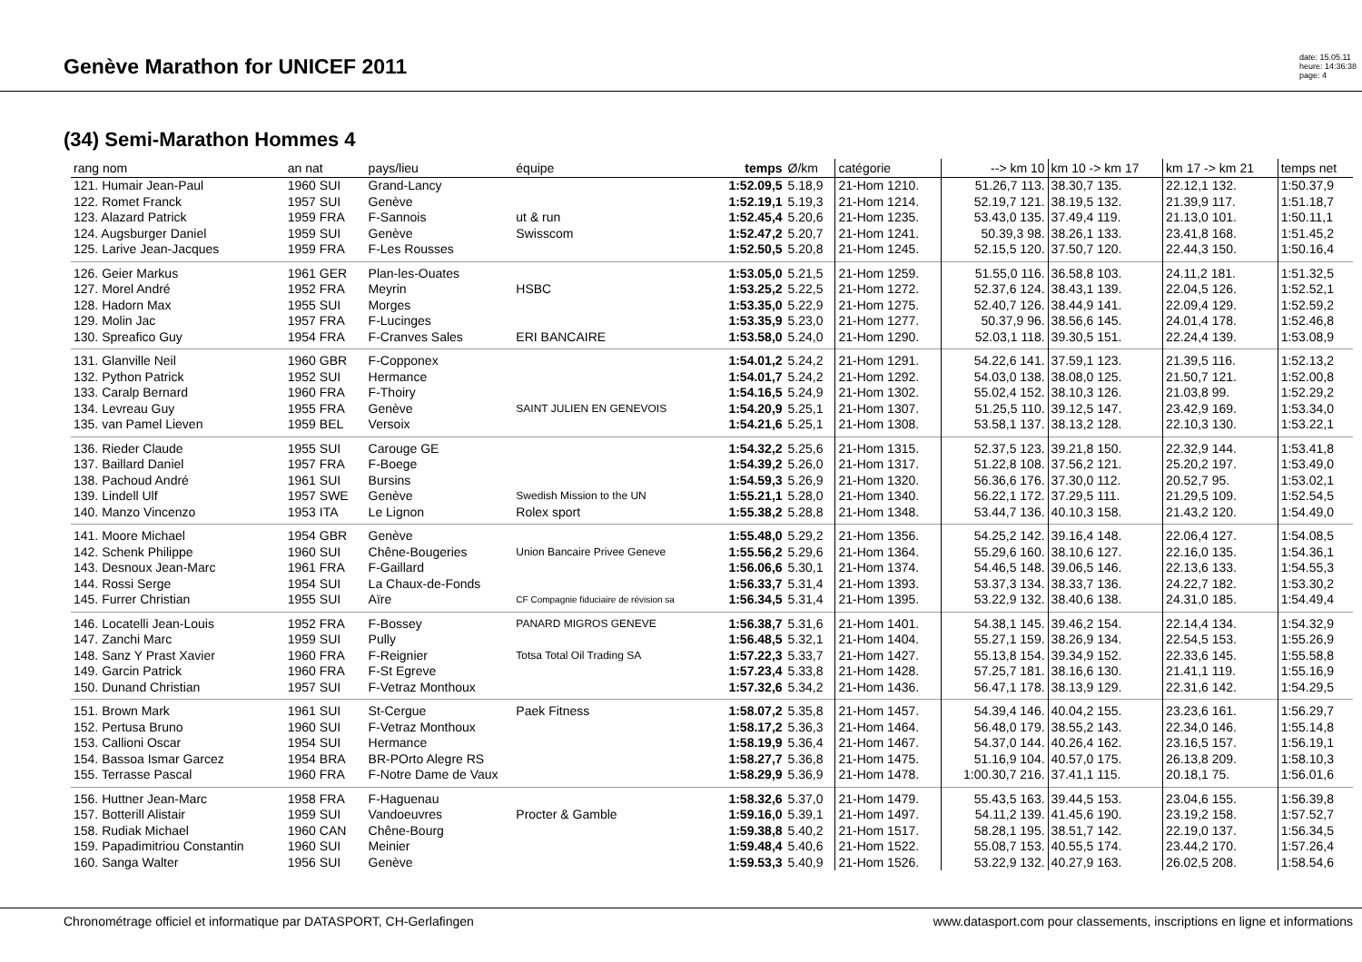Genève Marathon for UNICEF 2011
date: 15.05.11
heure: 14:36:38
page: 4
(34) Semi-Marathon Hommes 4
| rang nom | an nat | pays/lieu | équipe | temps | Ø/km | catégorie | --> km 10 | km 10 -> km 17 | km 17 -> km 21 | temps net |
| --- | --- | --- | --- | --- | --- | --- | --- | --- | --- | --- |
| 121. Humair Jean-Paul | 1960 SUI | Grand-Lancy | | 1:52.09,5 | 5.18,9 | 21-Hom 1210. | 51.26,7 113. | 38.30,7 135. | 22.12,1 132. | 1:50.37,9 |
| 122. Romet Franck | 1957 SUI | Genève | | 1:52.19,1 | 5.19,3 | 21-Hom 1214. | 52.19,7 121. | 38.19,5 132. | 21.39,9 117. | 1:51.18,7 |
| 123. Alazard Patrick | 1959 FRA | F-Sannois | ut & run | 1:52.45,4 | 5.20,6 | 21-Hom 1235. | 53.43,0 135. | 37.49,4 119. | 21.13,0 101. | 1:50.11,1 |
| 124. Augsburger Daniel | 1959 SUI | Genève | Swisscom | 1:52.47,2 | 5.20,7 | 21-Hom 1241. | 50.39,3 98. | 38.26,1 133. | 23.41,8 168. | 1:51.45,2 |
| 125. Larive Jean-Jacques | 1959 FRA | F-Les Rousses | | 1:52.50,5 | 5.20,8 | 21-Hom 1245. | 52.15,5 120. | 37.50,7 120. | 22.44,3 150. | 1:50.16,4 |
| 126. Geier Markus | 1961 GER | Plan-les-Ouates | | 1:53.05,0 | 5.21,5 | 21-Hom 1259. | 51.55,0 116. | 36.58,8 103. | 24.11,2 181. | 1:51.32,5 |
| 127. Morel André | 1952 FRA | Meyrin | HSBC | 1:53.25,2 | 5.22,5 | 21-Hom 1272. | 52.37,6 124. | 38.43,1 139. | 22.04,5 126. | 1:52.52,1 |
| 128. Hadorn Max | 1955 SUI | Morges | | 1:53.35,0 | 5.22,9 | 21-Hom 1275. | 52.40,7 126. | 38.44,9 141. | 22.09,4 129. | 1:52.59,2 |
| 129. Molin Jac | 1957 FRA | F-Lucinges | | 1:53.35,9 | 5.23,0 | 21-Hom 1277. | 50.37,9 96. | 38.56,6 145. | 24.01,4 178. | 1:52.46,8 |
| 130. Spreafico Guy | 1954 FRA | F-Cranves Sales | ERI BANCAIRE | 1:53.58,0 | 5.24,0 | 21-Hom 1290. | 52.03,1 118. | 39.30,5 151. | 22.24,4 139. | 1:53.08,9 |
| 131. Glanville Neil | 1960 GBR | F-Copponex | | 1:54.01,2 | 5.24,2 | 21-Hom 1291. | 54.22,6 141. | 37.59,1 123. | 21.39,5 116. | 1:52.13,2 |
| 132. Python Patrick | 1952 SUI | Hermance | | 1:54.01,7 | 5.24,2 | 21-Hom 1292. | 54.03,0 138. | 38.08,0 125. | 21.50,7 121. | 1:52.00,8 |
| 133. Caralp Bernard | 1960 FRA | F-Thoiry | | 1:54.16,5 | 5.24,9 | 21-Hom 1302. | 55.02,4 152. | 38.10,3 126. | 21.03,8 99. | 1:52.29,2 |
| 134. Levreau Guy | 1955 FRA | Genève | SAINT JULIEN EN GENEVOIS | 1:54.20,9 | 5.25,1 | 21-Hom 1307. | 51.25,5 110. | 39.12,5 147. | 23.42,9 169. | 1:53.34,0 |
| 135. van Pamel Lieven | 1959 BEL | Versoix | | 1:54.21,6 | 5.25,1 | 21-Hom 1308. | 53.58,1 137. | 38.13,2 128. | 22.10,3 130. | 1:53.22,1 |
| 136. Rieder Claude | 1955 SUI | Carouge GE | | 1:54.32,2 | 5.25,6 | 21-Hom 1315. | 52.37,5 123. | 39.21,8 150. | 22.32,9 144. | 1:53.41,8 |
| 137. Baillard Daniel | 1957 FRA | F-Boege | | 1:54.39,2 | 5.26,0 | 21-Hom 1317. | 51.22,8 108. | 37.56,2 121. | 25.20,2 197. | 1:53.49,0 |
| 138. Pachoud André | 1961 SUI | Bursins | | 1:54.59,3 | 5.26,9 | 21-Hom 1320. | 56.36,6 176. | 37.30,0 112. | 20.52,7 95. | 1:53.02,1 |
| 139. Lindell Ulf | 1957 SWE | Genève | Swedish Mission to the UN | 1:55.21,1 | 5.28,0 | 21-Hom 1340. | 56.22,1 172. | 37.29,5 111. | 21.29,5 109. | 1:52.54,5 |
| 140. Manzo Vincenzo | 1953 ITA | Le Lignon | Rolex sport | 1:55.38,2 | 5.28,8 | 21-Hom 1348. | 53.44,7 136. | 40.10,3 158. | 21.43,2 120. | 1:54.49,0 |
| 141. Moore Michael | 1954 GBR | Genève | | 1:55.48,0 | 5.29,2 | 21-Hom 1356. | 54.25,2 142. | 39.16,4 148. | 22.06,4 127. | 1:54.08,5 |
| 142. Schenk Philippe | 1960 SUI | Chêne-Bougeries | Union Bancaire Privee Geneve | 1:55.56,2 | 5.29,6 | 21-Hom 1364. | 55.29,6 160. | 38.10,6 127. | 22.16,0 135. | 1:54.36,1 |
| 143. Desnoux Jean-Marc | 1961 FRA | F-Gaillard | | 1:56.06,6 | 5.30,1 | 21-Hom 1374. | 54.46,5 148. | 39.06,5 146. | 22.13,6 133. | 1:54.55,3 |
| 144. Rossi Serge | 1954 SUI | La Chaux-de-Fonds | | 1:56.33,7 | 5.31,4 | 21-Hom 1393. | 53.37,3 134. | 38.33,7 136. | 24.22,7 182. | 1:53.30,2 |
| 145. Furrer Christian | 1955 SUI | Aïre | CF Compagnie fiduciaire de révision sa | 1:56.34,5 | 5.31,4 | 21-Hom 1395. | 53.22,9 132. | 38.40,6 138. | 24.31,0 185. | 1:54.49,4 |
| 146. Locatelli Jean-Louis | 1952 FRA | F-Bossey | PANARD MIGROS GENEVE | 1:56.38,7 | 5.31,6 | 21-Hom 1401. | 54.38,1 145. | 39.46,2 154. | 22.14,4 134. | 1:54.32,9 |
| 147. Zanchi Marc | 1959 SUI | Pully | | 1:56.48,5 | 5.32,1 | 21-Hom 1404. | 55.27,1 159. | 38.26,9 134. | 22.54,5 153. | 1:55.26,9 |
| 148. Sanz Y Prast Xavier | 1960 FRA | F-Reignier | Totsa Total Oil Trading SA | 1:57.22,3 | 5.33,7 | 21-Hom 1427. | 55.13,8 154. | 39.34,9 152. | 22.33,6 145. | 1:55.58,8 |
| 149. Garcin Patrick | 1960 FRA | F-St Egreve | | 1:57.23,4 | 5.33,8 | 21-Hom 1428. | 57.25,7 181. | 38.16,6 130. | 21.41,1 119. | 1:55.16,9 |
| 150. Dunand Christian | 1957 SUI | F-Vetraz Monthoux | | 1:57.32,6 | 5.34,2 | 21-Hom 1436. | 56.47,1 178. | 38.13,9 129. | 22.31,6 142. | 1:54.29,5 |
| 151. Brown Mark | 1961 SUI | St-Cergue | Paek Fitness | 1:58.07,2 | 5.35,8 | 21-Hom 1457. | 54.39,4 146. | 40.04,2 155. | 23.23,6 161. | 1:56.29,7 |
| 152. Pertusa Bruno | 1960 SUI | F-Vetraz Monthoux | | 1:58.17,2 | 5.36,3 | 21-Hom 1464. | 56.48,0 179. | 38.55,2 143. | 22.34,0 146. | 1:55.14,8 |
| 153. Callioni Oscar | 1954 SUI | Hermance | | 1:58.19,9 | 5.36,4 | 21-Hom 1467. | 54.37,0 144. | 40.26,4 162. | 23.16,5 157. | 1:56.19,1 |
| 154. Bassoa Ismar Garcez | 1954 BRA | BR-POrto Alegre RS | | 1:58.27,7 | 5.36,8 | 21-Hom 1475. | 51.16,9 104. | 40.57,0 175. | 26.13,8 209. | 1:58.10,3 |
| 155. Terrasse Pascal | 1960 FRA | F-Notre Dame de Vaux | | 1:58.29,9 | 5.36,9 | 21-Hom 1478. | 1:00.30,7 216. | 37.41,1 115. | 20.18,1 75. | 1:56.01,6 |
| 156. Huttner Jean-Marc | 1958 FRA | F-Haguenau | | 1:58.32,6 | 5.37,0 | 21-Hom 1479. | 55.43,5 163. | 39.44,5 153. | 23.04,6 155. | 1:56.39,8 |
| 157. Botterill Alistair | 1959 SUI | Vandoeuvres | Procter & Gamble | 1:59.16,0 | 5.39,1 | 21-Hom 1497. | 54.11,2 139. | 41.45,6 190. | 23.19,2 158. | 1:57.52,7 |
| 158. Rudiak Michael | 1960 CAN | Chêne-Bourg | | 1:59.38,8 | 5.40,2 | 21-Hom 1517. | 58.28,1 195. | 38.51,7 142. | 22.19,0 137. | 1:56.34,5 |
| 159. Papadimitriou Constantin | 1960 SUI | Meinier | | 1:59.48,4 | 5.40,6 | 21-Hom 1522. | 55.08,7 153. | 40.55,5 174. | 23.44,2 170. | 1:57.26,4 |
| 160. Sanga Walter | 1956 SUI | Genève | | 1:59.53,3 | 5.40,9 | 21-Hom 1526. | 53.22,9 132. | 40.27,9 163. | 26.02,5 208. | 1:58.54,6 |
Chronométrage officiel et informatique par DATASPORT, CH-Gerlafingen www.datasport.com pour classements, inscriptions en ligne et informations